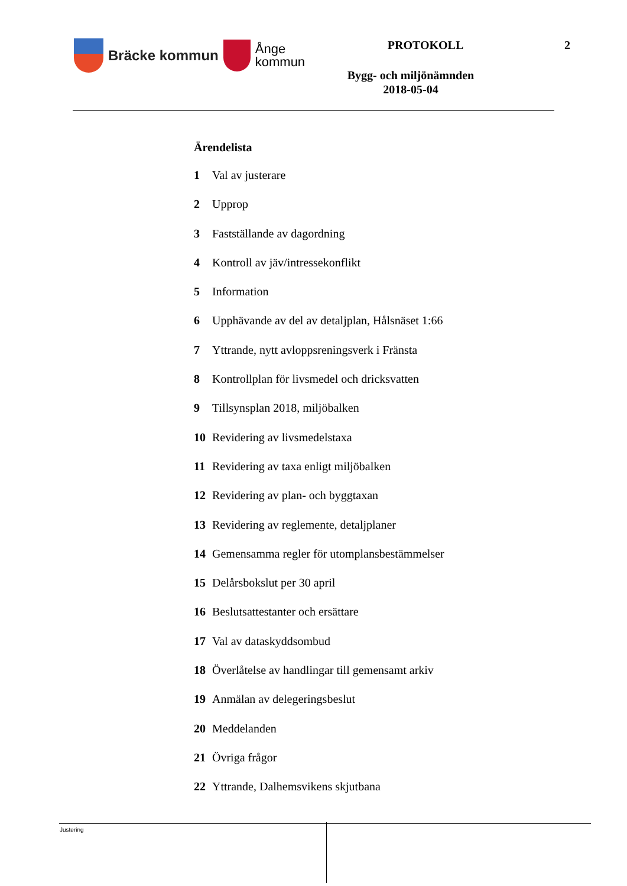Bräcke kommun
Ånge
kommun
PROTOKOLL 2
Bygg- och miljönämnden
2018-05-04
Ärendelista
1 Val av justerare
2 Upprop
3 Fastställande av dagordning
4 Kontroll av jäv/intressekonflikt
5 Information
6 Upphävande av del av detaljplan, Hålsnäset 1:66
7 Yttrande, nytt avloppsreningsverk i Fränsta
8 Kontrollplan för livsmedel och dricksvatten
9 Tillsynsplan 2018, miljöbalken
10 Revidering av livsmedelstaxa
11 Revidering av taxa enligt miljöbalken
12 Revidering av plan- och byggtaxan
13 Revidering av reglemente, detaljplaner
14 Gemensamma regler för utomplansbestämmelser
15 Delårsbokslut per 30 april
16 Beslutsattestanter och ersättare
17 Val av dataskyddsombud
18 Överlåtelse av handlingar till gemensamt arkiv
19 Anmälan av delegeringsbeslut
20 Meddelanden
21 Övriga frågor
22 Yttrande, Dalhemsvikens skjutbana
Justering